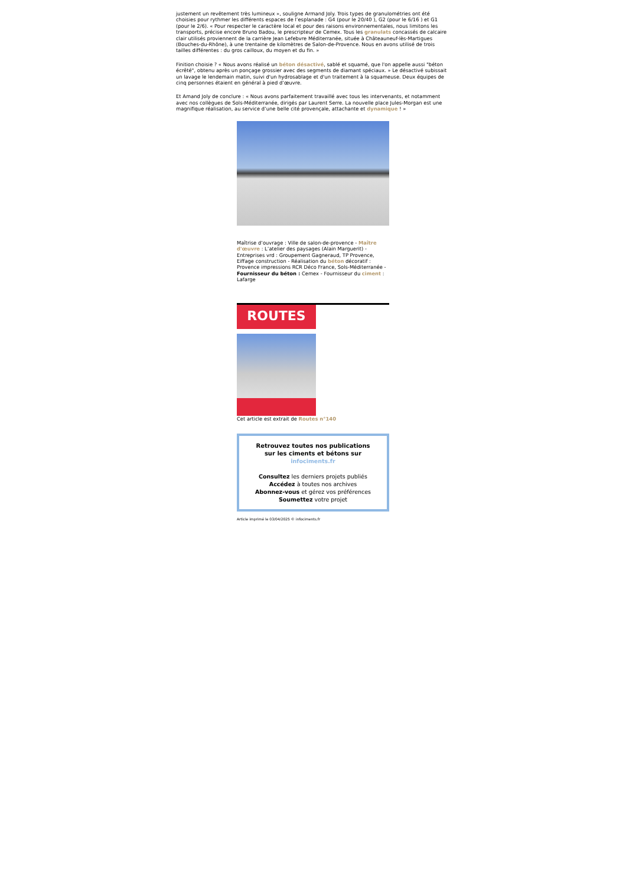justement un revêtement très lumineux », souligne Armand Joly. Trois types de granulométries ont été choisies pour rythmer les différents espaces de l’esplanade : G4 (pour le 20/40 ), G2 (pour le 6/16 ) et G1 (pour le 2/6). « Pour respecter le caractère local et pour des raisons environnementales, nous limitons les transports, précise encore Bruno Badou, le prescripteur de Cemex. Tous les granulats concassés de calcaire clair utilisés proviennent de la carrière Jean Lefebvre Méditerranée, située à Châteauneuf-lès-Martigues (Bouches-du-Rhône), à une trentaine de kilomètres de Salon-de-Provence. Nous en avons utilisé de trois tailles différentes : du gros cailloux, du moyen et du fin. »
Finition choisie ? « Nous avons réalisé un béton désactivé, sablé et squamé, que l'on appelle aussi "béton écrêté", obtenu après un ponçage grossier avec des segments de diamant spéciaux. » Le désactivé subissait un lavage le lendemain matin, suivi d'un hydrosablage et d'un traitement à la squameuse. Deux équipes de cinq personnes étaient en général à pied d’œuvre.
Et Amand Joly de conclure : « Nous avons parfaitement travaillé avec tous les intervenants, et notamment avec nos collègues de Sols-Méditerranée, dirigés par Laurent Serre. La nouvelle place Jules-Morgan est une magnifique réalisation, au service d’une belle cité provençale, attachante et dynamique ! »
Maîtrise d’ouvrage : Ville de salon-de-provence - Maître d'œuvre : L’atelier des paysages (Alain Marguerit) - Entreprises vrd : Groupement Gagneraud, TP Provence, Eiffage construction - Réalisation du béton décoratif : Provence impressions RCR Déco France, Sols-Méditerranée - Fournisseur du béton : Cemex - Fournisseur du ciment : Lafarge
ROUTES
Cet article est extrait de Routes n°140
Retrouvez toutes nos publications
sur les ciments et bétons sur
infociments.fr
Consultez les derniers projets publiés
Accédez à toutes nos archives
Abonnez-vous et gérez vos préférences
Soumettez votre projet
Article imprimé le 03/04/2025 © infociments.fr